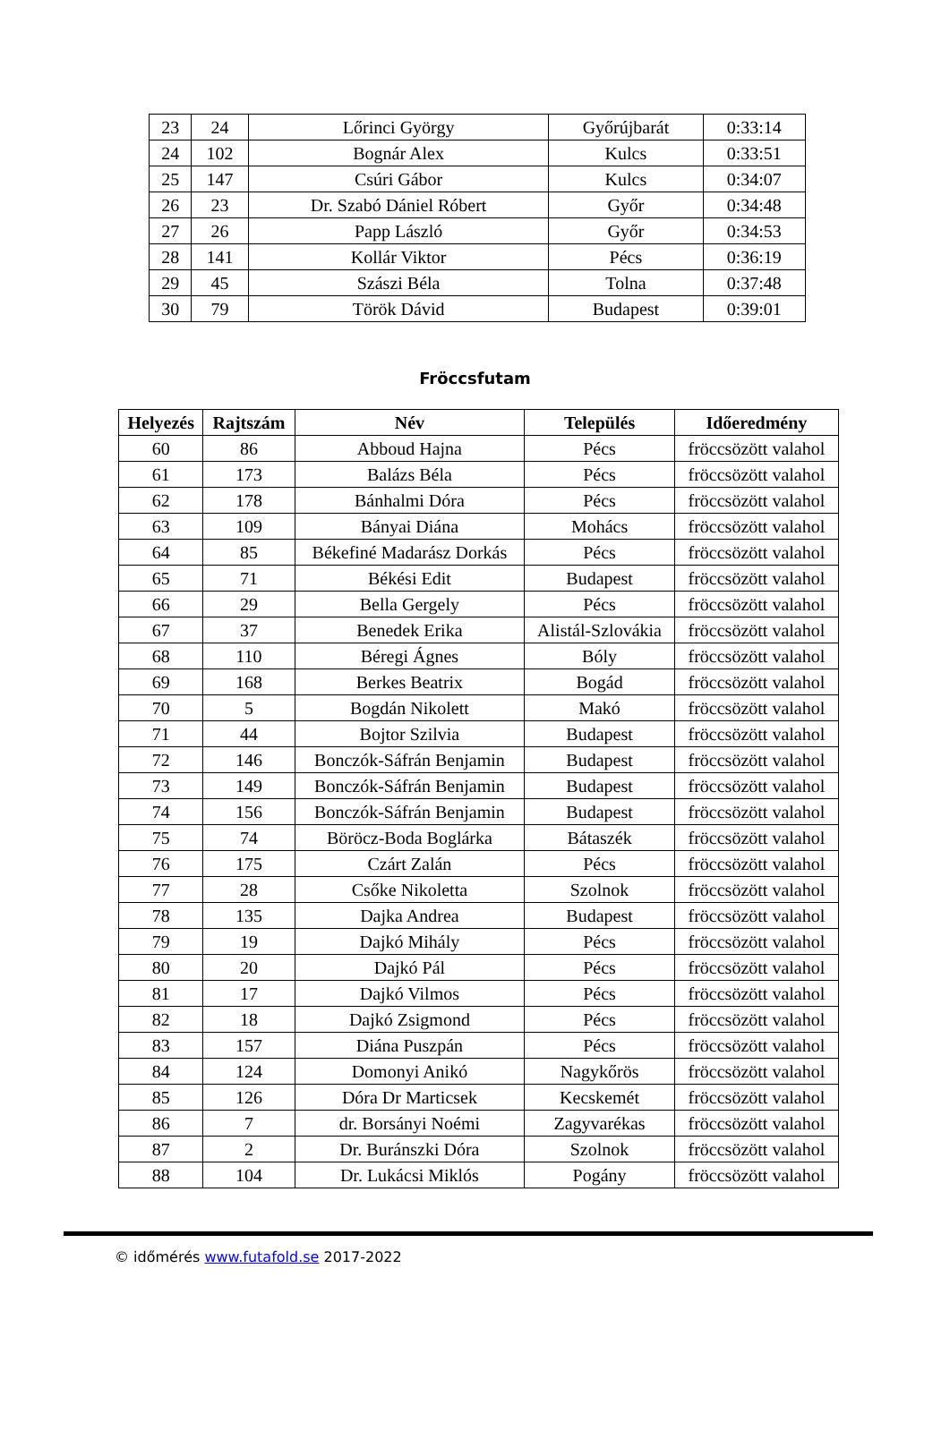| 23 | 24 | Lőrinci György | Győrújbarát | 0:33:14 |
| 24 | 102 | Bognár Alex | Kulcs | 0:33:51 |
| 25 | 147 | Csúri Gábor | Kulcs | 0:34:07 |
| 26 | 23 | Dr. Szabó Dániel Róbert | Győr | 0:34:48 |
| 27 | 26 | Papp László | Győr | 0:34:53 |
| 28 | 141 | Kollár Viktor | Pécs | 0:36:19 |
| 29 | 45 | Szászi Béla | Tolna | 0:37:48 |
| 30 | 79 | Török Dávid | Budapest | 0:39:01 |
Fröccsfutam
| Helyezés | Rajtszám | Név | Település | Időeredmény |
| --- | --- | --- | --- | --- |
| 60 | 86 | Abboud Hajna | Pécs | fröccsözött valahol |
| 61 | 173 | Balázs Béla | Pécs | fröccsözött valahol |
| 62 | 178 | Bánhalmi Dóra | Pécs | fröccsözött valahol |
| 63 | 109 | Bányai Diána | Mohács | fröccsözött valahol |
| 64 | 85 | Békefiné Madarász Dorkás | Pécs | fröccsözött valahol |
| 65 | 71 | Békési Edit | Budapest | fröccsözött valahol |
| 66 | 29 | Bella Gergely | Pécs | fröccsözött valahol |
| 67 | 37 | Benedek Erika | Alistál-Szlovákia | fröccsözött valahol |
| 68 | 110 | Béregi Ágnes | Bóly | fröccsözött valahol |
| 69 | 168 | Berkes Beatrix | Bogád | fröccsözött valahol |
| 70 | 5 | Bogdán Nikolett | Makó | fröccsözött valahol |
| 71 | 44 | Bojtor Szilvia | Budapest | fröccsözött valahol |
| 72 | 146 | Bonczók-Sáfrán Benjamin | Budapest | fröccsözött valahol |
| 73 | 149 | Bonczók-Sáfrán Benjamin | Budapest | fröccsözött valahol |
| 74 | 156 | Bonczók-Sáfrán Benjamin | Budapest | fröccsözött valahol |
| 75 | 74 | Böröcz-Boda Boglárka | Bátaszék | fröccsözött valahol |
| 76 | 175 | Czárt Zalán | Pécs | fröccsözött valahol |
| 77 | 28 | Csőke Nikoletta | Szolnok | fröccsözött valahol |
| 78 | 135 | Dajka Andrea | Budapest | fröccsözött valahol |
| 79 | 19 | Dajkó Mihály | Pécs | fröccsözött valahol |
| 80 | 20 | Dajkó Pál | Pécs | fröccsözött valahol |
| 81 | 17 | Dajkó Vilmos | Pécs | fröccsözött valahol |
| 82 | 18 | Dajkó Zsigmond | Pécs | fröccsözött valahol |
| 83 | 157 | Diána Puszpán | Pécs | fröccsözött valahol |
| 84 | 124 | Domonyi Anikó | Nagykőrös | fröccsözött valahol |
| 85 | 126 | Dóra Dr Marticsek | Kecskemét | fröccsözött valahol |
| 86 | 7 | dr. Borsányi Noémi | Zagyvarékas | fröccsözött valahol |
| 87 | 2 | Dr. Buránszki Dóra | Szolnok | fröccsözött valahol |
| 88 | 104 | Dr. Lukácsi Miklós | Pogány | fröccsözött valahol |
© időmérés www.futafold.se 2017-2022